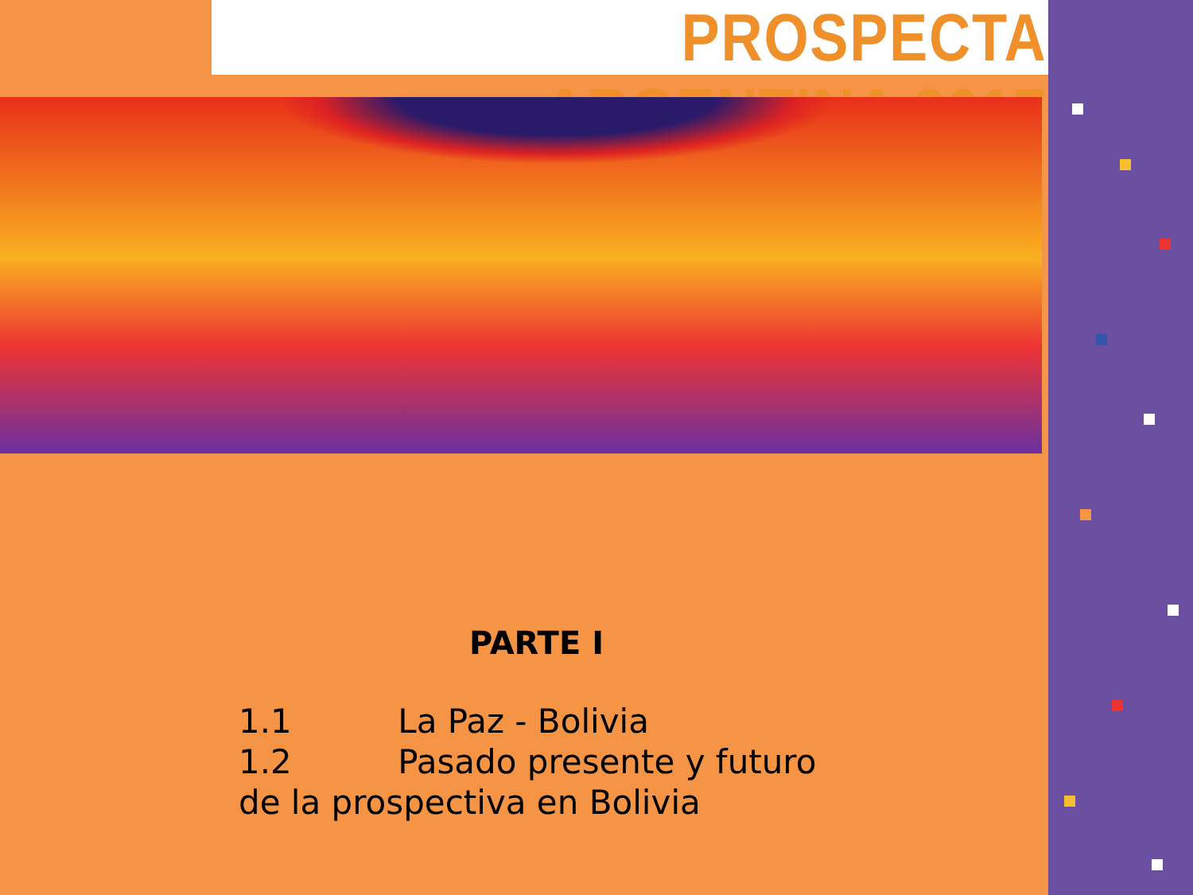PROSPECTA ARGENTINA 2017
PARTE I
1.1 La Paz - Bolivia
1.2 Pasado presente y futuro
de la prospectiva en Bolivia